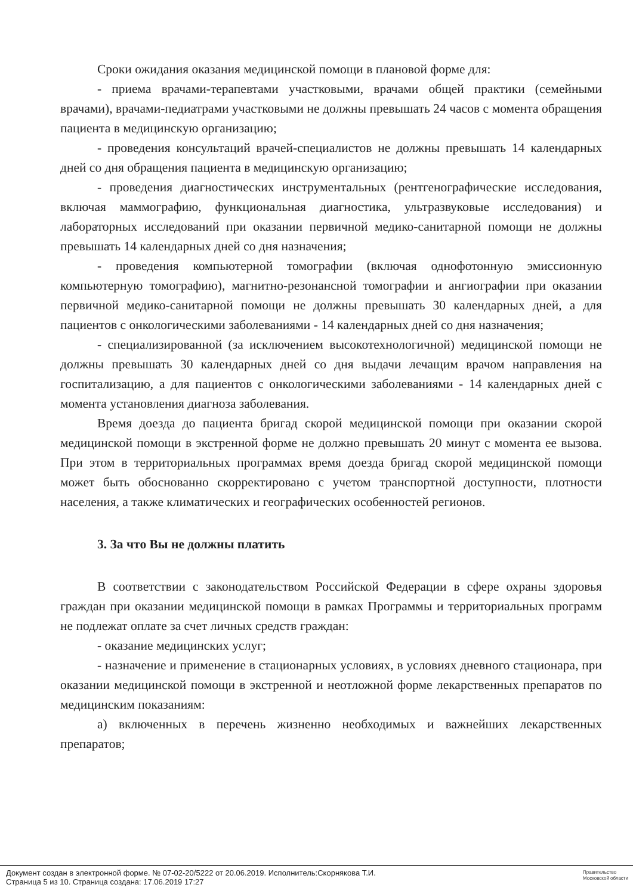Сроки ожидания оказания медицинской помощи в плановой форме для:
- приема врачами-терапевтами участковыми, врачами общей практики (семейными врачами), врачами-педиатрами участковыми не должны превышать 24 часов с момента обращения пациента в медицинскую организацию;
- проведения консультаций врачей-специалистов не должны превышать 14 календарных дней со дня обращения пациента в медицинскую организацию;
- проведения диагностических инструментальных (рентгенографические исследования, включая маммографию, функциональная диагностика, ультразвуковые исследования) и лабораторных исследований при оказании первичной медико-санитарной помощи не должны превышать 14 календарных дней со дня назначения;
- проведения компьютерной томографии (включая однофотонную эмиссионную компьютерную томографию), магнитно-резонансной томографии и ангиографии при оказании первичной медико-санитарной помощи не должны превышать 30 календарных дней, а для пациентов с онкологическими заболеваниями - 14 календарных дней со дня назначения;
- специализированной (за исключением высокотехнологичной) медицинской помощи не должны превышать 30 календарных дней со дня выдачи лечащим врачом направления на госпитализацию, а для пациентов с онкологическими заболеваниями - 14 календарных дней с момента установления диагноза заболевания.
Время доезда до пациента бригад скорой медицинской помощи при оказании скорой медицинской помощи в экстренной форме не должно превышать 20 минут с момента ее вызова. При этом в территориальных программах время доезда бригад скорой медицинской помощи может быть обоснованно скорректировано с учетом транспортной доступности, плотности населения, а также климатических и географических особенностей регионов.
3. За что Вы не должны платить
В соответствии с законодательством Российской Федерации в сфере охраны здоровья граждан при оказании медицинской помощи в рамках Программы и территориальных программ не подлежат оплате за счет личных средств граждан:
- оказание медицинских услуг;
- назначение и применение в стационарных условиях, в условиях дневного стационара, при оказании медицинской помощи в экстренной и неотложной форме лекарственных препаратов по медицинским показаниям:
а) включенных в перечень жизненно необходимых и важнейших лекарственных препаратов;
Документ создан в электронной форме. № 07-02-20/5222 от 20.06.2019. Исполнитель:Скорнякова Т.И.
Страница 5 из 10. Страница создана: 17.06.2019 17:27
Правительство
Московской области